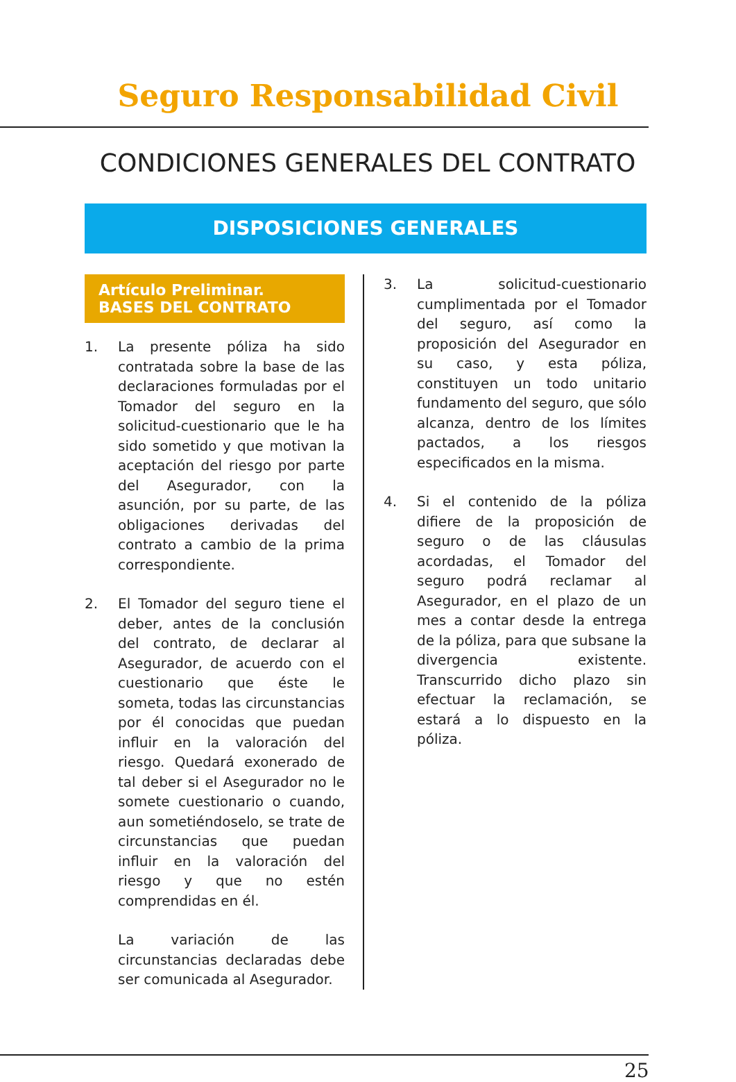Seguro Responsabilidad Civil
CONDICIONES GENERALES DEL CONTRATO
DISPOSICIONES GENERALES
Artículo Preliminar.
BASES DEL CONTRATO
1. La presente póliza ha sido contratada sobre la base de las declaraciones formuladas por el Tomador del seguro en la solicitud-cuestionario que le ha sido sometido y que motivan la aceptación del riesgo por parte del Asegurador, con la asunción, por su parte, de las obligaciones derivadas del contrato a cambio de la prima correspondiente.
2. El Tomador del seguro tiene el deber, antes de la conclusión del contrato, de declarar al Asegurador, de acuerdo con el cuestionario que éste le someta, todas las circunstancias por él conocidas que puedan influir en la valoración del riesgo. Quedará exonerado de tal deber si el Asegurador no le somete cuestionario o cuando, aun sometiéndoselo, se trate de circunstancias que puedan influir en la valoración del riesgo y que no estén comprendidas en él.
La variación de las circunstancias declaradas debe ser comunicada al Asegurador.
3. La solicitud-cuestionario cumplimentada por el Tomador del seguro, así como la proposición del Asegurador en su caso, y esta póliza, constituyen un todo unitario fundamento del seguro, que sólo alcanza, dentro de los límites pactados, a los riesgos especificados en la misma.
4. Si el contenido de la póliza difiere de la proposición de seguro o de las cláusulas acordadas, el Tomador del seguro podrá reclamar al Asegurador, en el plazo de un mes a contar desde la entrega de la póliza, para que subsane la divergencia existente. Transcurrido dicho plazo sin efectuar la reclamación, se estará a lo dispuesto en la póliza.
25